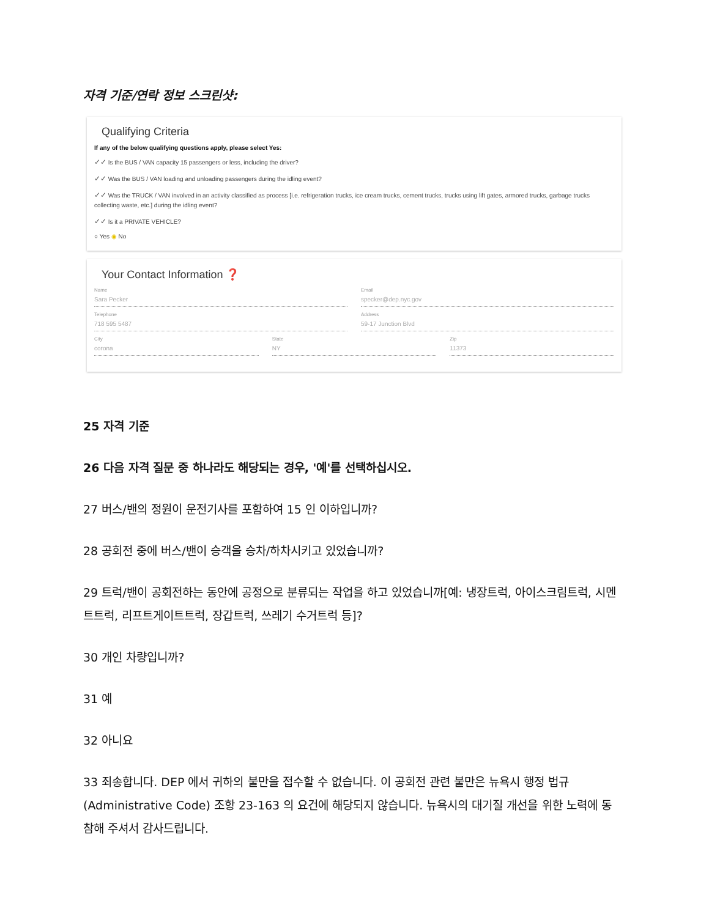자격 기준/연락 정보 스크린샷:
Qualifying Criteria
If any of the below qualifying questions apply, please select Yes:
✓✓ Is the BUS / VAN capacity 15 passengers or less, including the driver?
✓✓ Was the BUS / VAN loading and unloading passengers during the idling event?
✓✓ Was the TRUCK / VAN involved in an activity classified as process [i.e. refrigeration trucks, ice cream trucks, cement trucks, trucks using lift gates, armored trucks, garbage trucks collecting waste, etc.] during the idling event?
✓✓ Is it a PRIVATE VEHICLE?
○ Yes ◉ No
Your Contact Information ❓
Name
Sara Pecker
Email
specker@dep.nyc.gov
Telephone
718 595 5487
Address
59-17 Junction Blvd
City
corona
State
NY
Zip
11373
25 자격 기준
26 다음 자격 질문 중 하나라도 해당되는 경우, '예'를 선택하십시오.
27 버스/밴의 정원이 운전기사를 포함하여 15 인 이하입니까?
28 공회전 중에 버스/밴이 승객을 승차/하차시키고 있었습니까?
29 트럭/밴이 공회전하는 동안에 공정으로 분류되는 작업을 하고 있었습니까[예: 냉장트럭, 아이스크림트럭, 시멘트트럭, 리프트게이트트럭, 장갑트럭, 쓰레기 수거트럭 등]?
30 개인 차량입니까?
31 예
32 아니요
33 죄송합니다. DEP 에서 귀하의 불만을 접수할 수 없습니다. 이 공회전 관련 불만은 뉴욕시 행정 법규(Administrative Code) 조항 23-163 의 요건에 해당되지 않습니다. 뉴욕시의 대기질 개선을 위한 노력에 동참해 주셔서 감사드립니다.